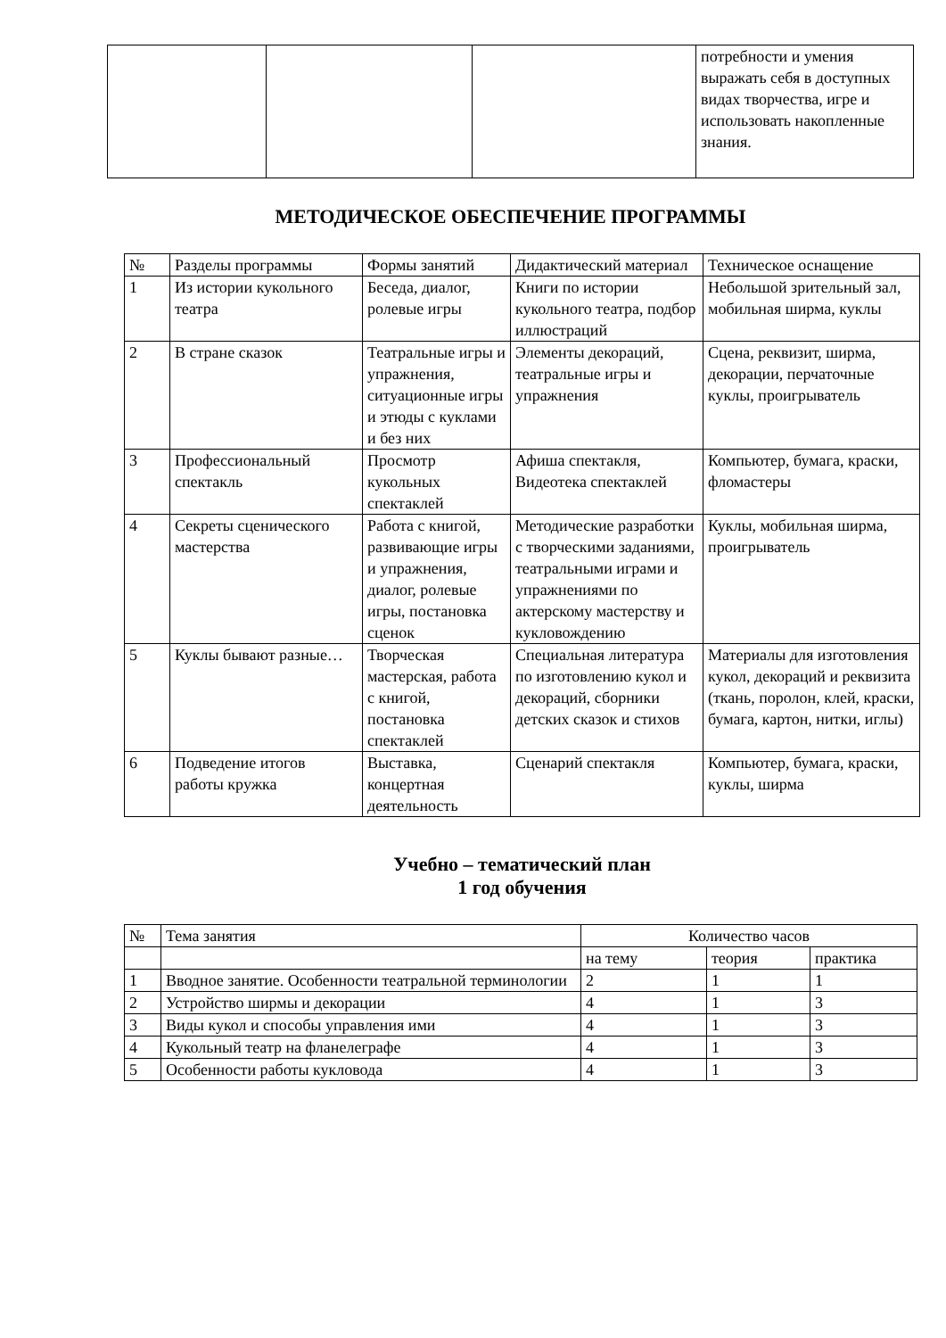| | | | потребности и умения выражать себя в доступных видах творчества, игре и использовать накопленные знания. |
МЕТОДИЧЕСКОЕ ОБЕСПЕЧЕНИЕ ПРОГРАММЫ
| № | Разделы программы | Формы занятий | Дидактический материал | Техническое оснащение |
| 1 | Из истории кукольного театра | Беседа, диалог, ролевые игры | Книги по истории кукольного театра, подбор иллюстраций | Небольшой зрительный зал, мобильная ширма, куклы |
| 2 | В стране сказок | Театральные игры и упражнения, ситуационные игры и этюды с куклами и без них | Элементы декораций, театральные игры и упражнения | Сцена, реквизит, ширма, декорации, перчаточные куклы, проигрыватель |
| 3 | Профессиональный спектакль | Просмотр кукольных спектаклей | Афиша спектакля, Видеотека спектаклей | Компьютер, бумага, краски, фломастеры |
| 4 | Секреты сценического мастерства | Работа с книгой, развивающие игры и упражнения, диалог, ролевые игры, постановка сценок | Методические разработки с творческими заданиями, театральными играми и упражнениями по актерскому мастерству и кукловождению | Куклы, мобильная ширма, проигрыватель |
| 5 | Куклы бывают разные… | Творческая мастерская, работа с книгой, постановка спектаклей | Специальная литература по изготовлению кукол и декораций, сборники детских сказок и стихов | Материалы для изготовления кукол, декораций и реквизита (ткань, поролон, клей, краски, бумага, картон, нитки, иглы) |
| 6 | Подведение итогов работы кружка | Выставка, концертная деятельность | Сценарий спектакля | Компьютер, бумага, краски, куклы, ширма |
Учебно – тематический план
1 год обучения
| № | Тема занятия | Количество часов | | |
| | | на тему | теория | практика |
| 1 | Вводное занятие. Особенности театральной терминологии | 2 | 1 | 1 |
| 2 | Устройство ширмы и декорации | 4 | 1 | 3 |
| 3 | Виды кукол и способы управления ими | 4 | 1 | 3 |
| 4 | Кукольный театр на фланелеграфе | 4 | 1 | 3 |
| 5 | Особенности работы кукловода | 4 | 1 | 3 |